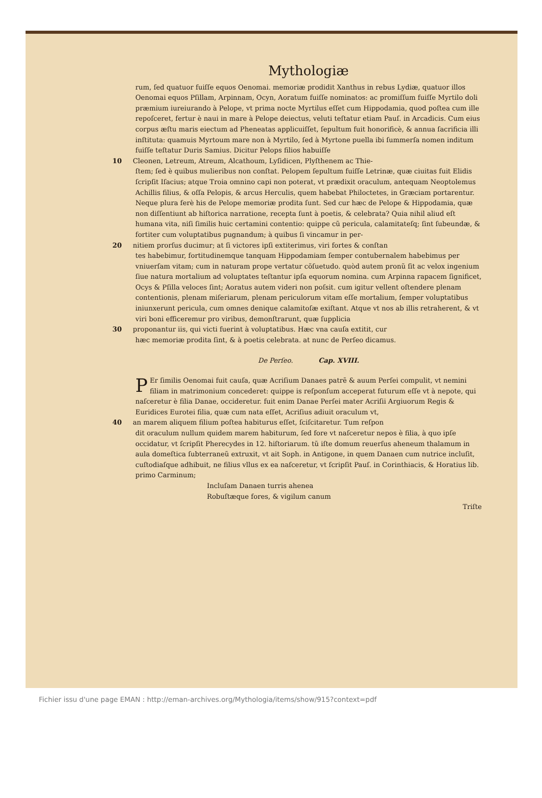Mythologiæ
rum, ſed quatuor fuiſſe equos Oenomai. memoriæ prodidit Xanthus in rebus Lydiæ, quatuor illos Oenomai equos Pſillam, Arpinnam, Ocyn, Aoratum fuiſſe nominatos: ac promiſſum fuiſſe Myrtilo doli præmium iureiurando à Pelope, vt prima nocte Myrtilus eſſet cum Hippodamia, quod poſtea cum ille repoſceret, fertur è naui in mare à Pelope deiectus, veluti teſtatur etiam Pauſ. in Arcadicis. Cum eius corpus æſtu maris eiectum ad Pheneatas applicuiſſet, ſepultum fuit honorificè, & annua ſacrificia illi inſtituta: quamuis Myrtoum mare non à Myrtilo, ſed à Myrtone puella ibi ſummerſa nomen inditum fuiſſe teſtatur Duris Samius. Dicitur Pelops filios habuiſſe
10 Cleonen, Letreum, Atreum, Alcathoum, Lyſidicen, Plyſthenem ac Thie-
ſtem; ſed è quibus mulieribus non conſtat. Pelopem ſepultum fuiſſe Letrinæ, quæ ciuitas fuit Elidis ſcripſit Iſacius; atque Troia omnino capi non poterat, vt prædixit oraculum, antequam Neoptolemus Achillis filius, & oſſa Pelopis, & arcus Herculis, quem habebat Philoctetes, in Græciam portarentur. Neque plura ferè his de Pelope memoriæ prodita ſunt. Sed cur hæc de Pelope & Hippodamia, quæ non diſſentiunt ab hiſtorica narratione, recepta ſunt à poetis, & celebrata? Quia nihil aliud eſt humana vita, niſi ſimilis huic certamini contentio: quippe cũ pericula, calamitateſq; ſint ſubeundæ, & fortiter cum voluptatibus pugnandum; à quibus ſi vincamur in per-
20 nitiem prorſus ducimur; at ſi victores ipſi extiterimus, viri fortes & conſtan
tes habebimur, fortitudinemque tanquam Hippodamiam ſemper contubernalem habebimus per vniuerſam vitam; cum in naturam prope vertatur cõſuetudo. quòd autem pronũ ſit ac velox ingenium ſiue natura mortalium ad voluptates teſtantur ipſa equorum nomina. cum Arpinna rapacem ſignificet, Ocys & Pſilla veloces ſint; Aoratus autem videri non poſsit. cum igitur vellent oſtendere plenam contentionis, plenam miſeriarum, plenam periculorum vitam eſſe mortalium, ſemper voluptatibus iniunxerunt pericula, cum omnes denique calamitoſæ exiſtant. Atque vt nos ab illis retraherent, & vt viri boni efficeremur pro viribus, demonſtrarunt, quæ ſupplicia
30 proponantur iis, qui victi fuerint à voluptatibus. Hæc vna cauſa extitit, cur
hæc memoriæ prodita ſint, & à poetis celebrata. at nunc de Perſeo dicamus.
De Perſeo. Cap. XVIII.
PEr ſimilis Oenomai fuit cauſa, quæ Acriſium Danaes patrẽ & auum Perſei compulit, vt nemini filiam in matrimonium concederet: quippe is reſponſum acceperat futurum eſſe vt à nepote, qui naſceretur è filia Danae, occideretur. fuit enim Danae Perſei mater Acriſii Argiuorum Regis & Euridices Eurotei filia, quæ cum nata eſſet, Acriſius adiuit oraculum vt,
40 an marem aliquem filium poſtea habiturus eſſet, ſciſcitaretur. Tum reſpon
dit oraculum nullum quidem marem habiturum, ſed fore vt naſceretur nepos è filia, à quo ipſe occidatur, vt ſcripſit Pherecydes in 12. hiſtoriarum. tũ iſte domum reuerſus aheneum thalamum in aula domeſtica ſubterraneũ extruxit, vt ait Soph. in Antigone, in quem Danaen cum nutrice incluſit, cuſtodiaſque adhibuit, ne filius vllus ex ea naſceretur, vt ſcripſit Pauſ. in Corinthiacis, & Horatius lib. primo Carminum;
Incluſam Danaen turris ahenea
Robuſtæque fores, & vigilum canum
Triſte
Fichier issu d'une page EMAN : http://eman-archives.org/Mythologia/items/show/915?context=pdf